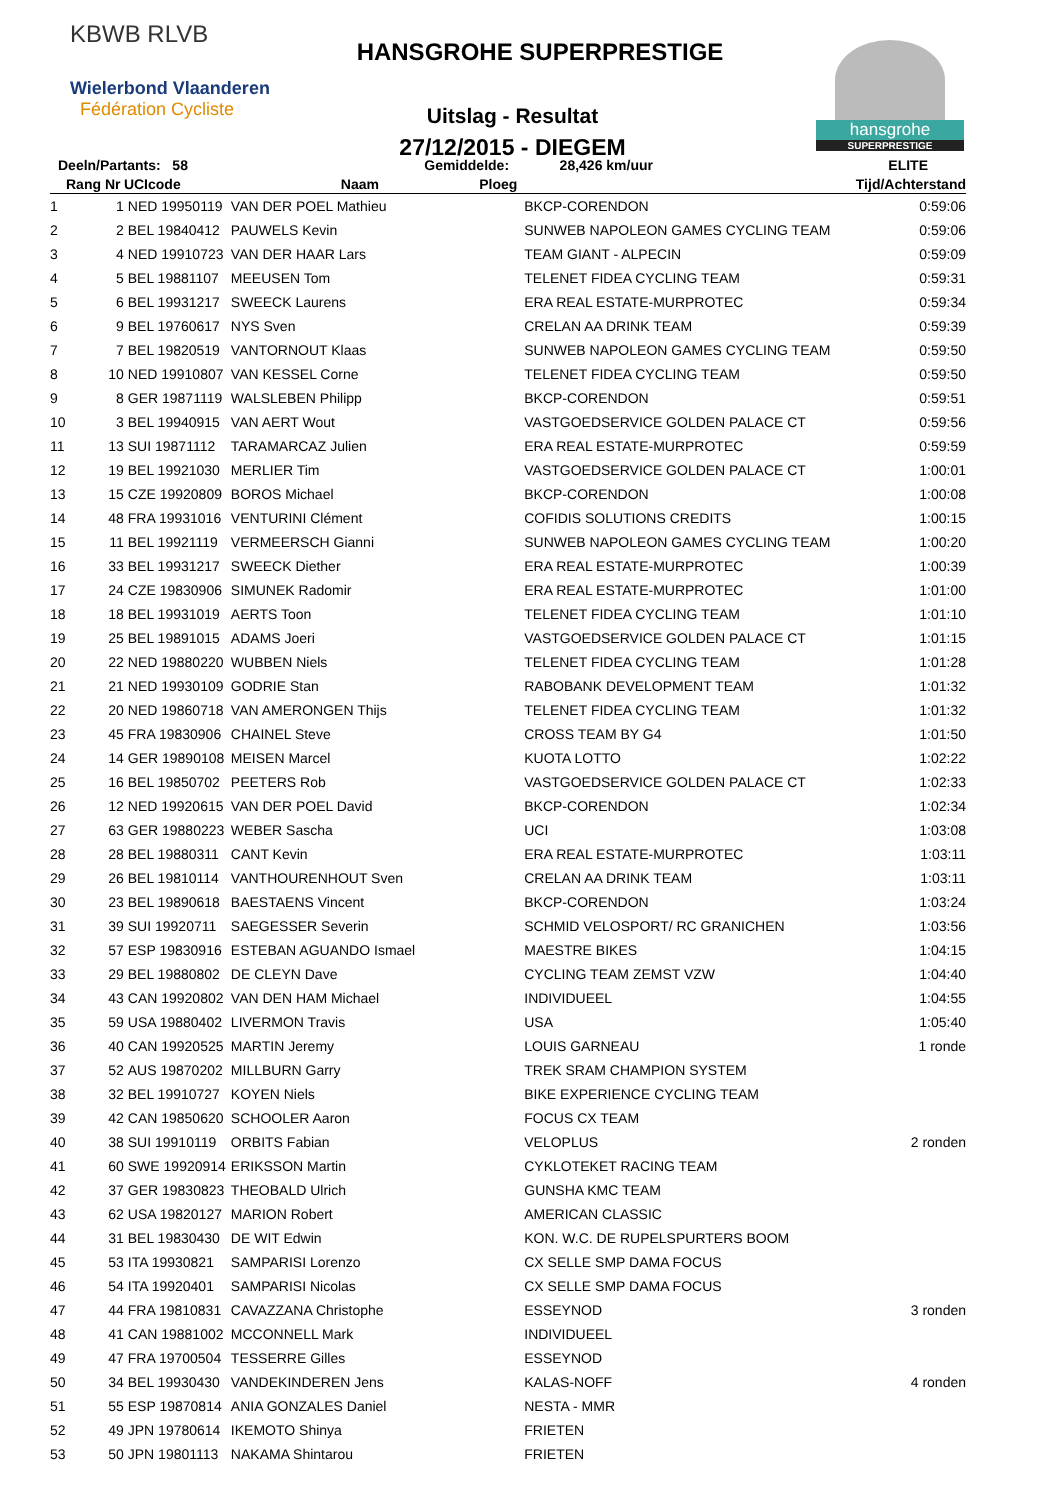KBWB RLVB
Wielerbond Vlaanderen Fédération Cycliste
HANSGROHE SUPERPRESTIGE
Uitslag - Resultat
27/12/2015 - DIEGEM
hansgrohe
SUPERPRESTIGE
| Deeln/Partants: 58 | | | | Gemiddelde: 28,426 km/uur | ELITE |
| --- | --- | --- | --- | --- | --- |
| Rang Nr | | UCIcode | Naam | Ploeg | Tijd/Achterstand |
| 1 | 1 | NED 19950119 | VAN DER POEL Mathieu | BKCP-CORENDON | 0:59:06 |
| 2 | 2 | BEL 19840412 | PAUWELS Kevin | SUNWEB NAPOLEON GAMES CYCLING TEAM | 0:59:06 |
| 3 | 4 | NED 19910723 | VAN DER HAAR Lars | TEAM GIANT - ALPECIN | 0:59:09 |
| 4 | 5 | BEL 19881107 | MEEUSEN Tom | TELENET FIDEA CYCLING TEAM | 0:59:31 |
| 5 | 6 | BEL 19931217 | SWEECK Laurens | ERA REAL ESTATE-MURPROTEC | 0:59:34 |
| 6 | 9 | BEL 19760617 | NYS Sven | CRELAN AA DRINK TEAM | 0:59:39 |
| 7 | 7 | BEL 19820519 | VANTORNOUT Klaas | SUNWEB NAPOLEON GAMES CYCLING TEAM | 0:59:50 |
| 8 | 10 | NED 19910807 | VAN KESSEL Corne | TELENET FIDEA CYCLING TEAM | 0:59:50 |
| 9 | 8 | GER 19871119 | WALSLEBEN Philipp | BKCP-CORENDON | 0:59:51 |
| 10 | 3 | BEL 19940915 | VAN AERT Wout | VASTGOEDSERVICE GOLDEN PALACE CT | 0:59:56 |
| 11 | 13 | SUI 19871112 | TARAMARCAZ Julien | ERA REAL ESTATE-MURPROTEC | 0:59:59 |
| 12 | 19 | BEL 19921030 | MERLIER Tim | VASTGOEDSERVICE GOLDEN PALACE CT | 1:00:01 |
| 13 | 15 | CZE 19920809 | BOROS Michael | BKCP-CORENDON | 1:00:08 |
| 14 | 48 | FRA 19931016 | VENTURINI Clément | COFIDIS SOLUTIONS CREDITS | 1:00:15 |
| 15 | 11 | BEL 19921119 | VERMEERSCH Gianni | SUNWEB NAPOLEON GAMES CYCLING TEAM | 1:00:20 |
| 16 | 33 | BEL 19931217 | SWEECK Diether | ERA REAL ESTATE-MURPROTEC | 1:00:39 |
| 17 | 24 | CZE 19830906 | SIMUNEK Radomir | ERA REAL ESTATE-MURPROTEC | 1:01:00 |
| 18 | 18 | BEL 19931019 | AERTS Toon | TELENET FIDEA CYCLING TEAM | 1:01:10 |
| 19 | 25 | BEL 19891015 | ADAMS Joeri | VASTGOEDSERVICE GOLDEN PALACE CT | 1:01:15 |
| 20 | 22 | NED 19880220 | WUBBEN Niels | TELENET FIDEA CYCLING TEAM | 1:01:28 |
| 21 | 21 | NED 19930109 | GODRIE Stan | RABOBANK DEVELOPMENT TEAM | 1:01:32 |
| 22 | 20 | NED 19860718 | VAN AMERONGEN Thijs | TELENET FIDEA CYCLING TEAM | 1:01:32 |
| 23 | 45 | FRA 19830906 | CHAINEL Steve | CROSS TEAM BY G4 | 1:01:50 |
| 24 | 14 | GER 19890108 | MEISEN Marcel | KUOTA LOTTO | 1:02:22 |
| 25 | 16 | BEL 19850702 | PEETERS Rob | VASTGOEDSERVICE GOLDEN PALACE CT | 1:02:33 |
| 26 | 12 | NED 19920615 | VAN DER POEL David | BKCP-CORENDON | 1:02:34 |
| 27 | 63 | GER 19880223 | WEBER Sascha | UCI | 1:03:08 |
| 28 | 28 | BEL 19880311 | CANT Kevin | ERA REAL ESTATE-MURPROTEC | 1:03:11 |
| 29 | 26 | BEL 19810114 | VANTHOURENHOUT Sven | CRELAN AA DRINK TEAM | 1:03:11 |
| 30 | 23 | BEL 19890618 | BAESTAENS Vincent | BKCP-CORENDON | 1:03:24 |
| 31 | 39 | SUI 19920711 | SAEGESSER Severin | SCHMID VELOSPORT/ RC GRANICHEN | 1:03:56 |
| 32 | 57 | ESP 19830916 | ESTEBAN AGUANDO Ismael | MAESTRE BIKES | 1:04:15 |
| 33 | 29 | BEL 19880802 | DE CLEYN Dave | CYCLING TEAM ZEMST VZW | 1:04:40 |
| 34 | 43 | CAN 19920802 | VAN DEN HAM Michael | INDIVIDUEEL | 1:04:55 |
| 35 | 59 | USA 19880402 | LIVERMON Travis | USA | 1:05:40 |
| 36 | 40 | CAN 19920525 | MARTIN Jeremy | LOUIS GARNEAU | 1 ronde |
| 37 | 52 | AUS 19870202 | MILLBURN Garry | TREK SRAM CHAMPION SYSTEM | |
| 38 | 32 | BEL 19910727 | KOYEN Niels | BIKE EXPERIENCE CYCLING TEAM | |
| 39 | 42 | CAN 19850620 | SCHOOLER Aaron | FOCUS CX TEAM | |
| 40 | 38 | SUI 19910119 | ORBITS Fabian | VELOPLUS | 2 ronden |
| 41 | 60 | SWE 19920914 | ERIKSSON Martin | CYKLOTEKET RACING TEAM | |
| 42 | 37 | GER 19830823 | THEOBALD Ulrich | GUNSHA KMC TEAM | |
| 43 | 62 | USA 19820127 | MARION Robert | AMERICAN CLASSIC | |
| 44 | 31 | BEL 19830430 | DE WIT Edwin | KON. W.C. DE RUPELSPURTERS BOOM | |
| 45 | 53 | ITA 19930821 | SAMPARISI Lorenzo | CX SELLE SMP DAMA FOCUS | |
| 46 | 54 | ITA 19920401 | SAMPARISI Nicolas | CX SELLE SMP DAMA FOCUS | |
| 47 | 44 | FRA 19810831 | CAVAZZANA Christophe | ESSEYNOD | 3 ronden |
| 48 | 41 | CAN 19881002 | MCCONNELL Mark | INDIVIDUEEL | |
| 49 | 47 | FRA 19700504 | TESSERRE Gilles | ESSEYNOD | |
| 50 | 34 | BEL 19930430 | VANDEKINDEREN Jens | KALAS-NOFF | 4 ronden |
| 51 | 55 | ESP 19870814 | ANIA GONZALES Daniel | NESTA - MMR | |
| 52 | 49 | JPN 19780614 | IKEMOTO Shinya | FRIETEN | |
| 53 | 50 | JPN 19801113 | NAKAMA Shintarou | FRIETEN | |